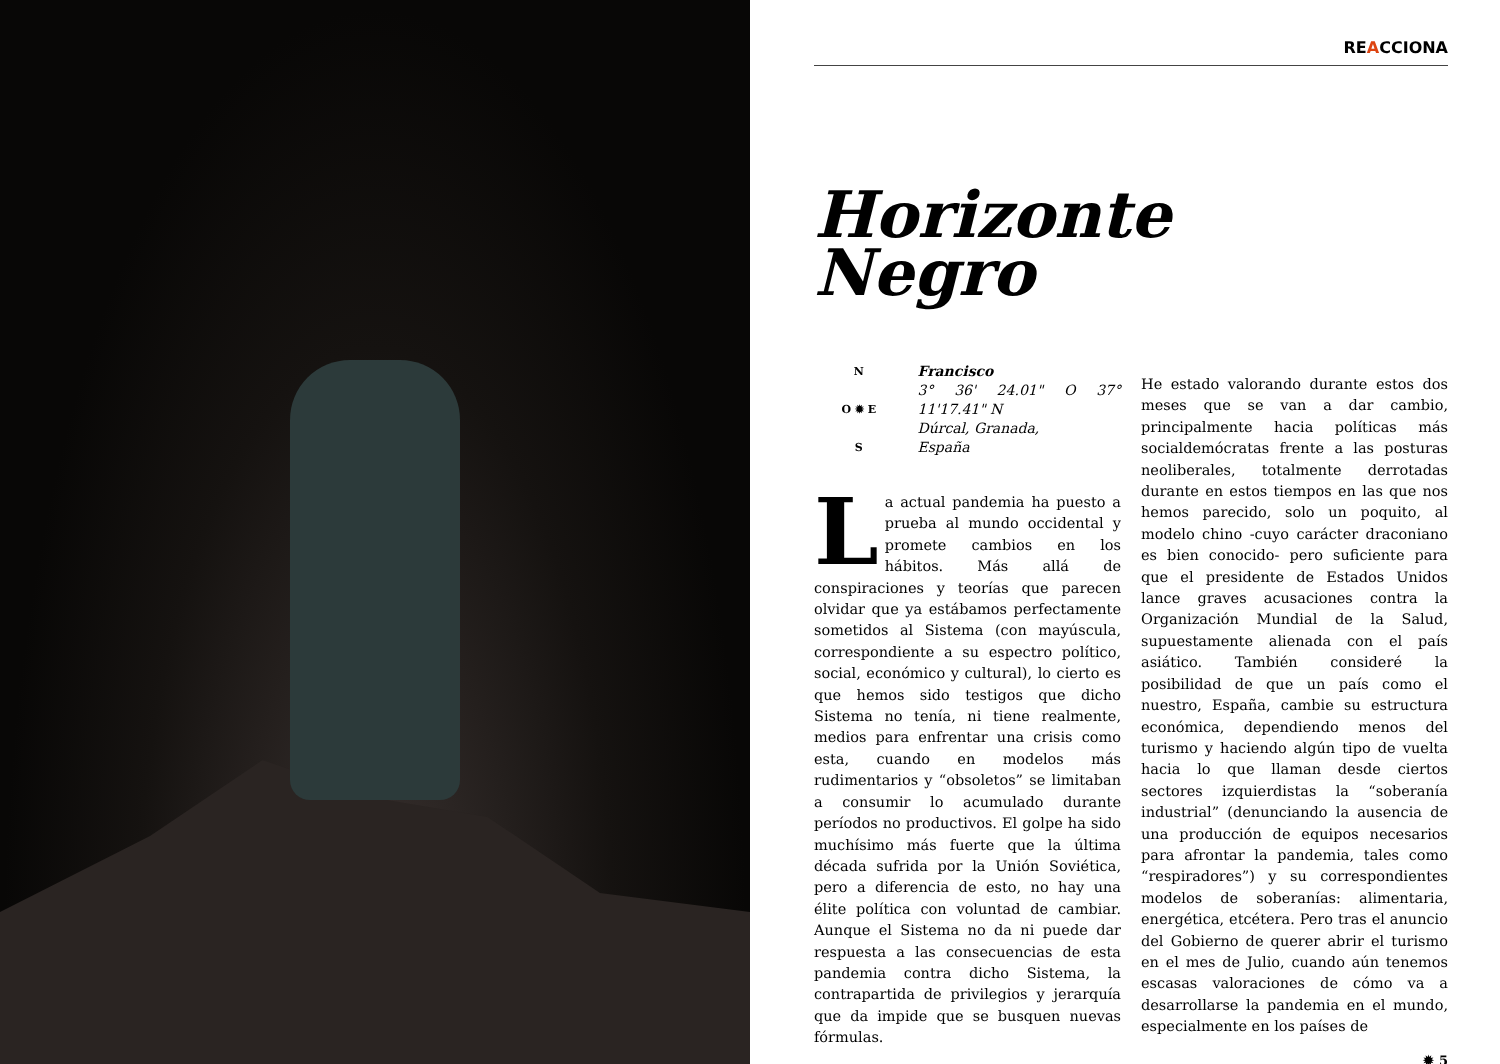REACCIONA
Horizonte
Negro
N
O ✹ E
S
Francisco
3° 36' 24.01" O 37° 11'17.41" N
Dúrcal, Granada,
España
La actual pandemia ha puesto a prueba al mundo occidental y promete cambios en los hábitos. Más allá de conspiraciones y teorías que parecen olvidar que ya estábamos perfectamente sometidos al Sistema (con mayúscula, correspondiente a su espectro político, social, económico y cultural), lo cierto es que hemos sido testigos que dicho Sistema no tenía, ni tiene realmente, medios para enfrentar una crisis como esta, cuando en modelos más rudimentarios y “obsoletos” se limitaban a consumir lo acumulado durante períodos no productivos. El golpe ha sido muchísimo más fuerte que la última década sufrida por la Unión Soviética, pero a diferencia de esto, no hay una élite política con voluntad de cambiar. Aunque el Sistema no da ni puede dar respuesta a las consecuencias de esta pandemia contra dicho Sistema, la contrapartida de privilegios y jerarquía que da impide que se busquen nuevas fórmulas.
He estado valorando durante estos dos meses que se van a dar cambio, principalmente hacia políticas más socialdemócratas frente a las posturas neoliberales, totalmente derrotadas durante en estos tiempos en las que nos hemos parecido, solo un poquito, al modelo chino -cuyo carácter draconiano es bien conocido- pero suficiente para que el presidente de Estados Unidos lance graves acusaciones contra la Organización Mundial de la Salud, supuestamente alienada con el país asiático. También consideré la posibilidad de que un país como el nuestro, España, cambie su estructura económica, dependiendo menos del turismo y haciendo algún tipo de vuelta hacia lo que llaman desde ciertos sectores izquierdistas la “soberanía industrial” (denunciando la ausencia de una producción de equipos necesarios para afrontar la pandemia, tales como “respiradores”) y su correspondientes modelos de soberanías: alimentaria, energética, etcétera. Pero tras el anuncio del Gobierno de querer abrir el turismo en el mes de Julio, cuando aún tenemos escasas valoraciones de cómo va a desarrollarse la pandemia en el mundo, especialmente en los países de
✹ 5